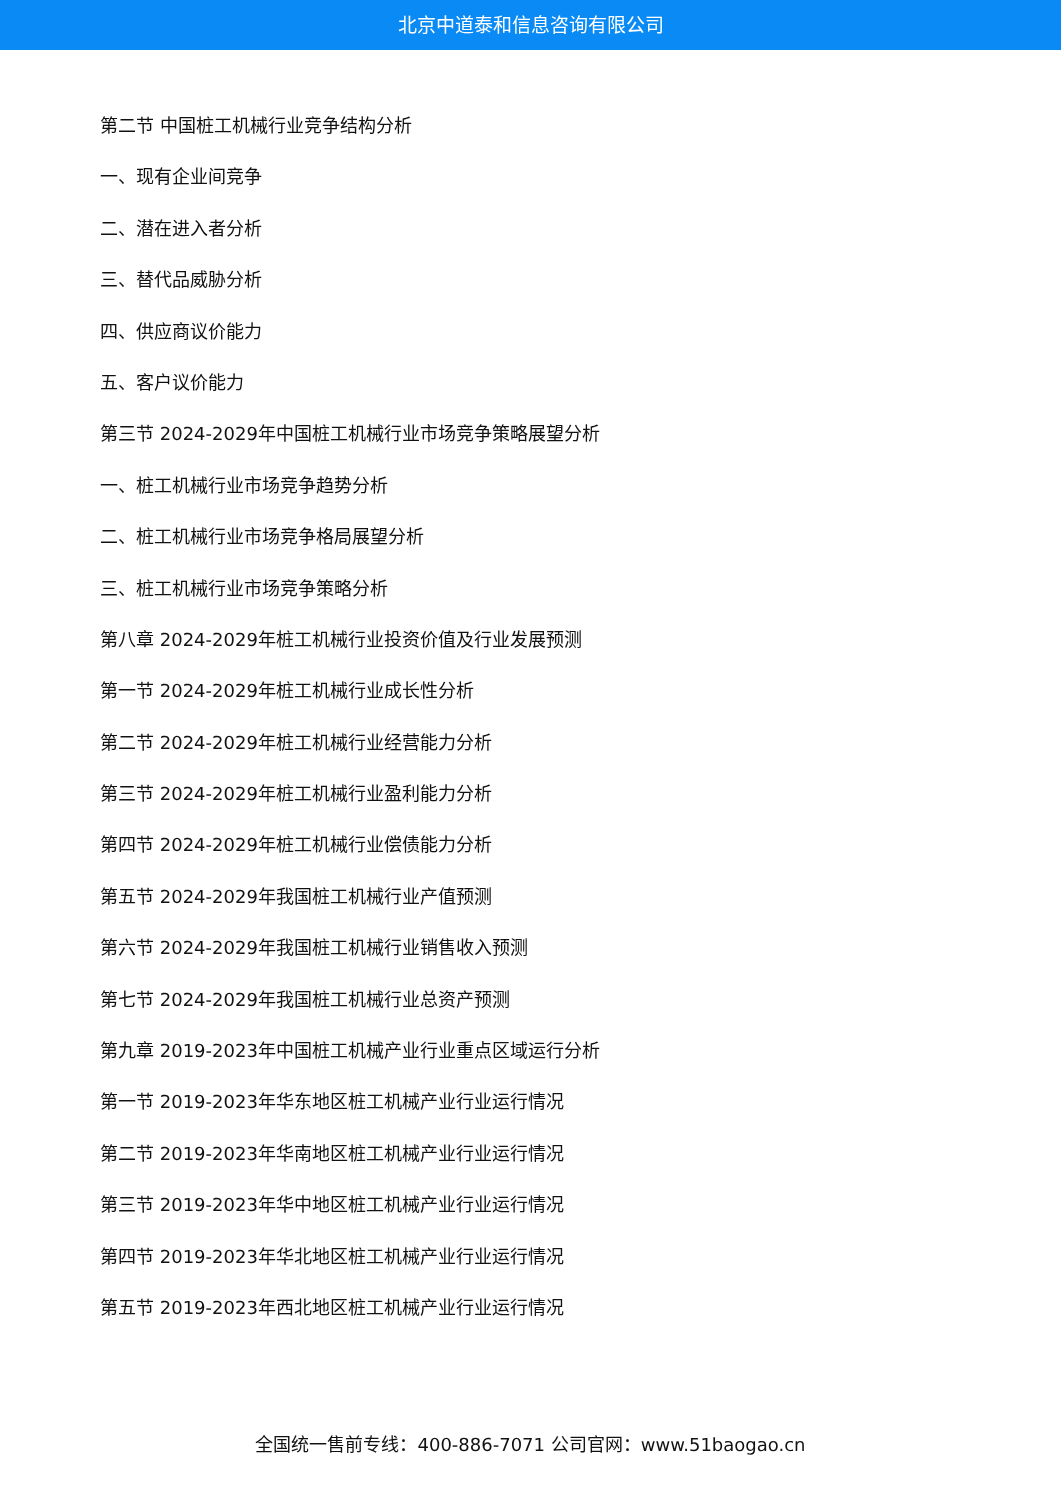北京中道泰和信息咨询有限公司
第二节 中国桩工机械行业竞争结构分析
一、现有企业间竞争
二、潜在进入者分析
三、替代品威胁分析
四、供应商议价能力
五、客户议价能力
第三节 2024-2029年中国桩工机械行业市场竞争策略展望分析
一、桩工机械行业市场竞争趋势分析
二、桩工机械行业市场竞争格局展望分析
三、桩工机械行业市场竞争策略分析
第八章 2024-2029年桩工机械行业投资价值及行业发展预测
第一节 2024-2029年桩工机械行业成长性分析
第二节 2024-2029年桩工机械行业经营能力分析
第三节 2024-2029年桩工机械行业盈利能力分析
第四节 2024-2029年桩工机械行业偿债能力分析
第五节 2024-2029年我国桩工机械行业产值预测
第六节 2024-2029年我国桩工机械行业销售收入预测
第七节 2024-2029年我国桩工机械行业总资产预测
第九章 2019-2023年中国桩工机械产业行业重点区域运行分析
第一节 2019-2023年华东地区桩工机械产业行业运行情况
第二节 2019-2023年华南地区桩工机械产业行业运行情况
第三节 2019-2023年华中地区桩工机械产业行业运行情况
第四节 2019-2023年华北地区桩工机械产业行业运行情况
第五节 2019-2023年西北地区桩工机械产业行业运行情况
全国统一售前专线：400-886-7071 公司官网：www.51baogao.cn